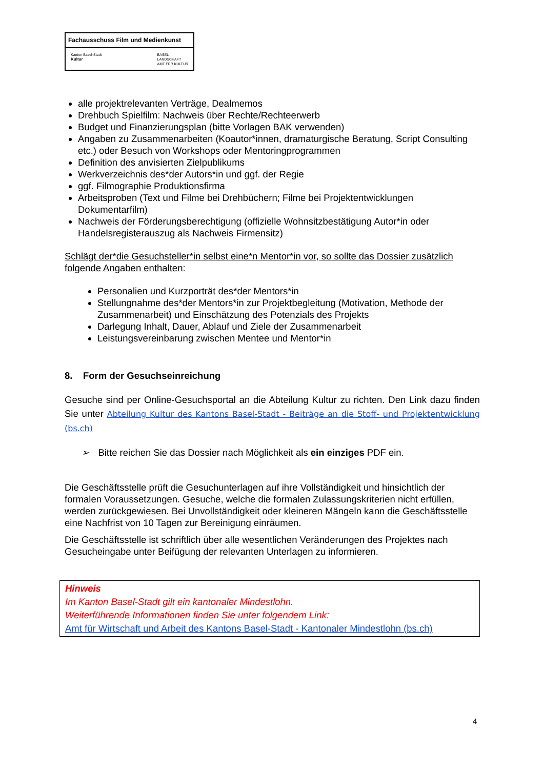Fachausschuss Film und Medienkunst
Kanton Basel-Stadt
Kultur
BASEL
LANDSCHAFT
AMT FÜR KULTUR
alle projektrelevanten Verträge, Dealmemos
Drehbuch Spielfilm: Nachweis über Rechte/Rechteerwerb
Budget und Finanzierungsplan (bitte Vorlagen BAK verwenden)
Angaben zu Zusammenarbeiten (Koautor*innen, dramaturgische Beratung, Script Consulting etc.) oder Besuch von Workshops oder Mentoringprogrammen
Definition des anvisierten Zielpublikums
Werkverzeichnis des*der Autors*in und ggf. der Regie
ggf. Filmographie Produktionsfirma
Arbeitsproben (Text und Filme bei Drehbüchern; Filme bei Projektentwicklungen Dokumentarfilm)
Nachweis der Förderungsberechtigung (offizielle Wohnsitzbestätigung Autor*in oder Handelsregisterauszug als Nachweis Firmensitz)
Schlägt der*die Gesuchsteller*in selbst eine*n Mentor*in vor, so sollte das Dossier zusätzlich folgende Angaben enthalten:
Personalien und Kurzporträt des*der Mentors*in
Stellungnahme des*der Mentors*in zur Projektbegleitung (Motivation, Methode der Zusammenarbeit) und Einschätzung des Potenzials des Projekts
Darlegung Inhalt, Dauer, Ablauf und Ziele der Zusammenarbeit
Leistungsvereinbarung zwischen Mentee und Mentor*in
8. Form der Gesuchseinreichung
Gesuche sind per Online-Gesuchsportal an die Abteilung Kultur zu richten. Den Link dazu finden Sie unter Abteilung Kultur des Kantons Basel-Stadt - Beiträge an die Stoff- und Projektentwicklung (bs.ch)
➢ Bitte reichen Sie das Dossier nach Möglichkeit als ein einziges PDF ein.
Die Geschäftsstelle prüft die Gesuchunterlagen auf ihre Vollständigkeit und hinsichtlich der formalen Voraussetzungen. Gesuche, welche die formalen Zulassungskriterien nicht erfüllen, werden zurückgewiesen. Bei Unvollständigkeit oder kleineren Mängeln kann die Geschäftsstelle eine Nachfrist von 10 Tagen zur Bereinigung einräumen.
Die Geschäftsstelle ist schriftlich über alle wesentlichen Veränderungen des Projektes nach Gesucheingabe unter Beifügung der relevanten Unterlagen zu informieren.
Hinweis
Im Kanton Basel-Stadt gilt ein kantonaler Mindestlohn.
Weiterführende Informationen finden Sie unter folgendem Link:
Amt für Wirtschaft und Arbeit des Kantons Basel-Stadt - Kantonaler Mindestlohn (bs.ch)
4